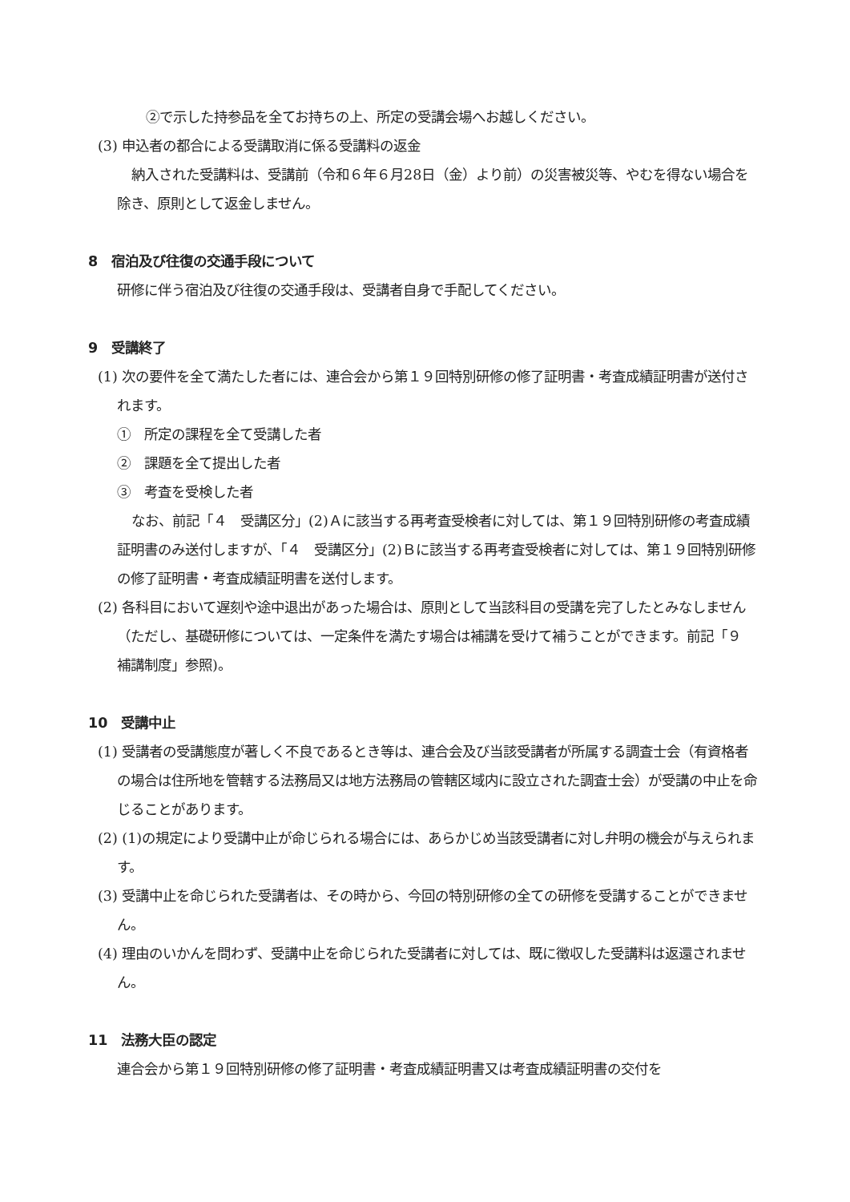②で示した持参品を全てお持ちの上、所定の受講会場へお越しください。
(3) 申込者の都合による受講取消に係る受講料の返金
納入された受講料は、受講前（令和６年６月28日（金）より前）の災害被災等、やむを得ない場合を除き、原則として返金しません。
8　宿泊及び往復の交通手段について
研修に伴う宿泊及び往復の交通手段は、受講者自身で手配してください。
9　受講終了
(1) 次の要件を全て満たした者には、連合会から第１９回特別研修の修了証明書・考査成績証明書が送付されます。
①　所定の課程を全て受講した者
②　課題を全て提出した者
③　考査を受検した者
なお、前記「４　受講区分」(2)Ａに該当する再考査受検者に対しては、第１９回特別研修の考査成績証明書のみ送付しますが、「４　受講区分」(2)Ｂに該当する再考査受検者に対しては、第１９回特別研修の修了証明書・考査成績証明書を送付します。
(2) 各科目において遅刻や途中退出があった場合は、原則として当該科目の受講を完了したとみなしません（ただし、基礎研修については、一定条件を満たす場合は補講を受けて補うことができます。前記「９　補講制度」参照)。
10　受講中止
(1) 受講者の受講態度が著しく不良であるとき等は、連合会及び当該受講者が所属する調査士会（有資格者の場合は住所地を管轄する法務局又は地方法務局の管轄区域内に設立された調査士会）が受講の中止を命じることがあります。
(2) (1)の規定により受講中止が命じられる場合には、あらかじめ当該受講者に対し弁明の機会が与えられます。
(3) 受講中止を命じられた受講者は、その時から、今回の特別研修の全ての研修を受講することができません。
(4) 理由のいかんを問わず、受講中止を命じられた受講者に対しては、既に徴収した受講料は返還されません。
11　法務大臣の認定
連合会から第１９回特別研修の修了証明書・考査成績証明書又は考査成績証明書の交付を